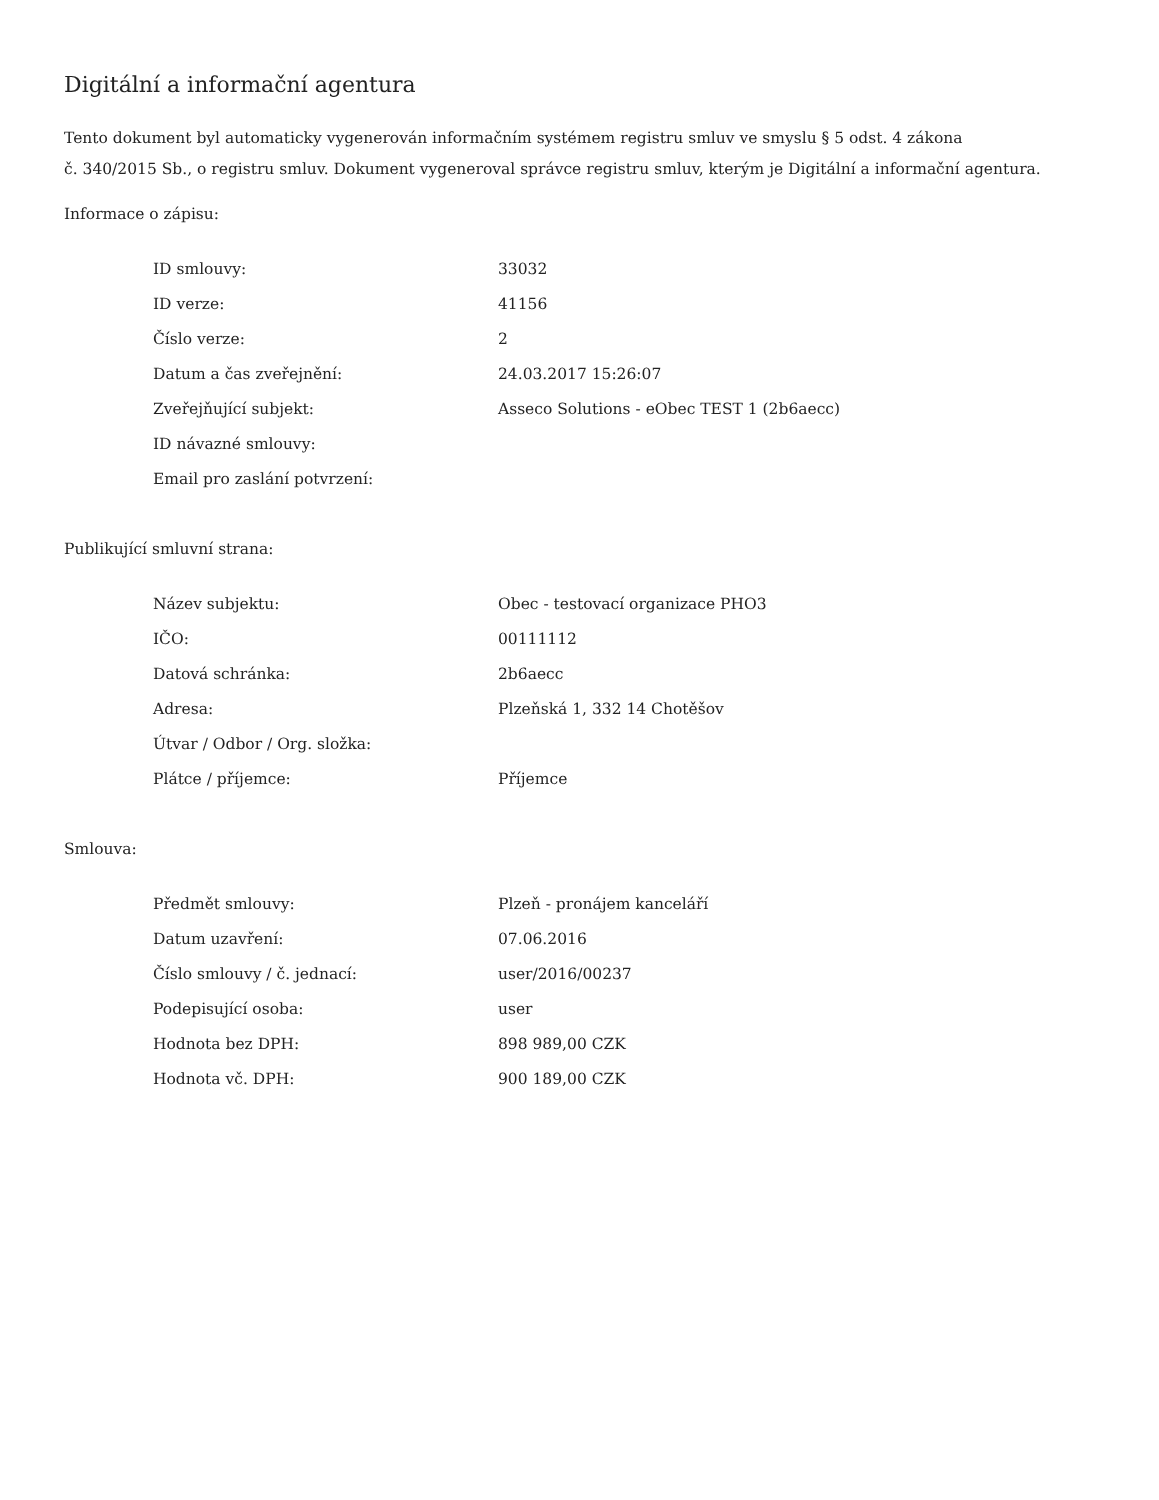Digitální a informační agentura
Tento dokument byl automaticky vygenerován informačním systémem registru smluv ve smyslu § 5 odst. 4 zákona
č. 340/2015 Sb., o registru smluv. Dokument vygeneroval správce registru smluv, kterým je Digitální a informační agentura.
Informace o zápisu:
| ID smlouvy: | 33032 |
| ID verze: | 41156 |
| Číslo verze: | 2 |
| Datum a čas zveřejnění: | 24.03.2017 15:26:07 |
| Zveřejňující subjekt: | Asseco Solutions - eObec TEST 1 (2b6aecc) |
| ID návazné smlouvy: | |
| Email pro zaslání potvrzení: | |
Publikující smluvní strana:
| Název subjektu: | Obec - testovací organizace PHO3 |
| IČO: | 00111112 |
| Datová schránka: | 2b6aecc |
| Adresa: | Plzeňská 1, 332 14 Chotěšov |
| Útvar / Odbor / Org. složka: | |
| Plátce / příjemce: | Příjemce |
Smlouva:
| Předmět smlouvy: | Plzeň - pronájem kanceláří |
| Datum uzavření: | 07.06.2016 |
| Číslo smlouvy / č. jednací: | user/2016/00237 |
| Podepisující osoba: | user |
| Hodnota bez DPH: | 898 989,00 CZK |
| Hodnota vč. DPH: | 900 189,00 CZK |